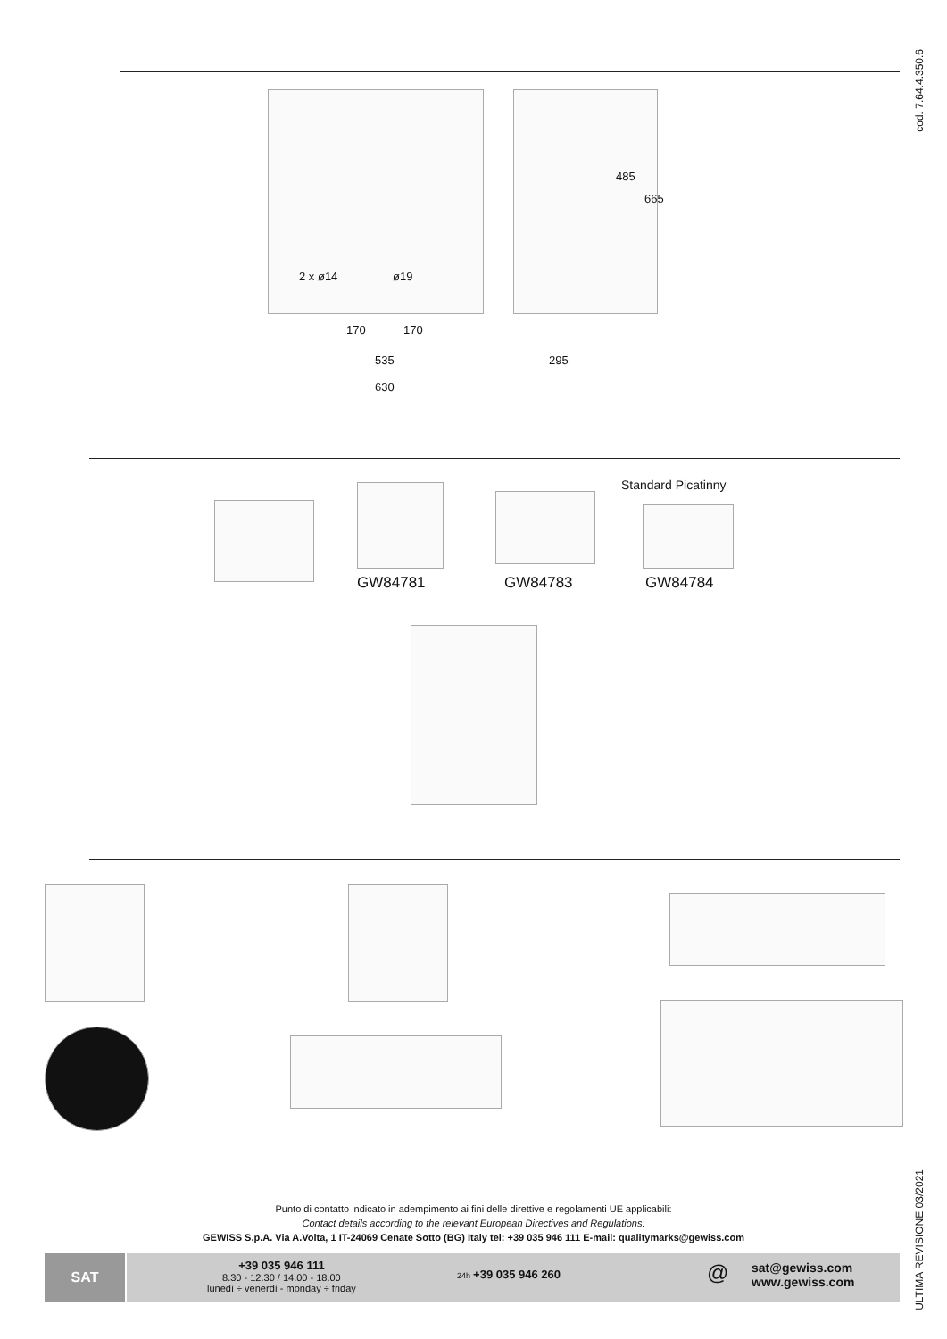cod. 7.64.4.350.6
2 x ø14 ø19
170 170
535
630
295
485
665
Standard Picatinny
GW84781 GW84783 GW84784
ULTIMA REVISIONE 03/2021
Punto di contatto indicato in adempimento ai fini delle direttive e regolamenti UE applicabili:
Contact details according to the relevant European Directives and Regulations:
GEWISS S.p.A. Via A.Volta, 1 IT-24069 Cenate Sotto (BG) Italy tel: +39 035 946 111 E-mail: qualitymarks@gewiss.com
SAT
+39 035 946 111
8.30 - 12.30 / 14.00 - 18.00
lunedì ÷ venerdì - monday ÷ friday
24h +39 035 946 260 @
sat@gewiss.com
www.gewiss.com